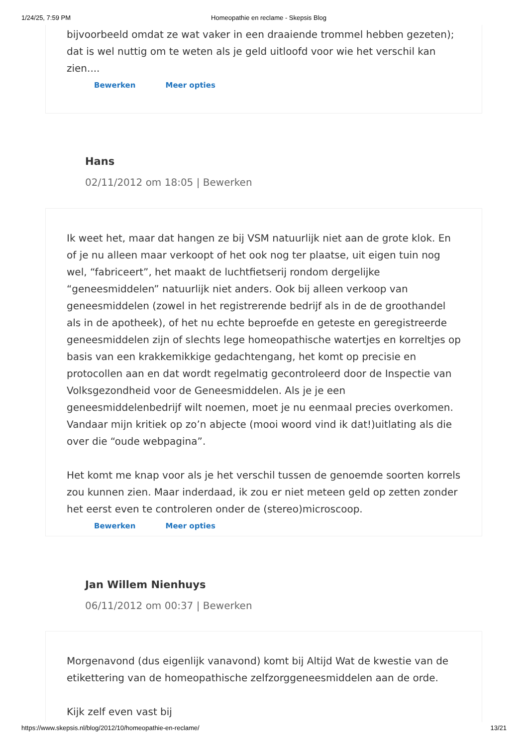1/24/25, 7:59 PM Homeopathie en reclame - Skepsis Blog
bijvoorbeeld omdat ze wat vaker in een draaiende trommel hebben gezeten); dat is wel nuttig om te weten als je geld uitloofd voor wie het verschil kan zien....
Bewerken Meer opties
Hans
02/11/2012 om 18:05 | Bewerken
Ik weet het, maar dat hangen ze bij VSM natuurlijk niet aan de grote klok. En of je nu alleen maar verkoopt of het ook nog ter plaatse, uit eigen tuin nog wel, “fabriceert”, het maakt de luchtfietserij rondom dergelijke “geneesmiddelen” natuurlijk niet anders. Ook bij alleen verkoop van geneesmiddelen (zowel in het registrerende bedrijf als in de de groothandel als in de apotheek), of het nu echte beproefde en geteste en geregistreerde geneesmiddelen zijn of slechts lege homeopathische watertjes en korreltjes op basis van een krakkemikkige gedachtengang, het komt op precisie en protocollen aan en dat wordt regelmatig gecontroleerd door de Inspectie van Volksgezondheid voor de Geneesmiddelen. Als je je een geneesmiddelenbedrijf wilt noemen, moet je nu eenmaal precies overkomen. Vandaar mijn kritiek op zo’n abjecte (mooi woord vind ik dat!)uitlating als die over die “oude webpagina”.
Het komt me knap voor als je het verschil tussen de genoemde soorten korrels zou kunnen zien. Maar inderdaad, ik zou er niet meteen geld op zetten zonder het eerst even te controleren onder de (stereo)microscoop.
Bewerken Meer opties
Jan Willem Nienhuys
06/11/2012 om 00:37 | Bewerken
Morgenavond (dus eigenlijk vanavond) komt bij Altijd Wat de kwestie van de etikettering van de homeopathische zelfzorggeneesmiddelen aan de orde.
Kijk zelf even vast bij
https://www.skepsis.nl/blog/2012/10/homeopathie-en-reclame/ 13/21